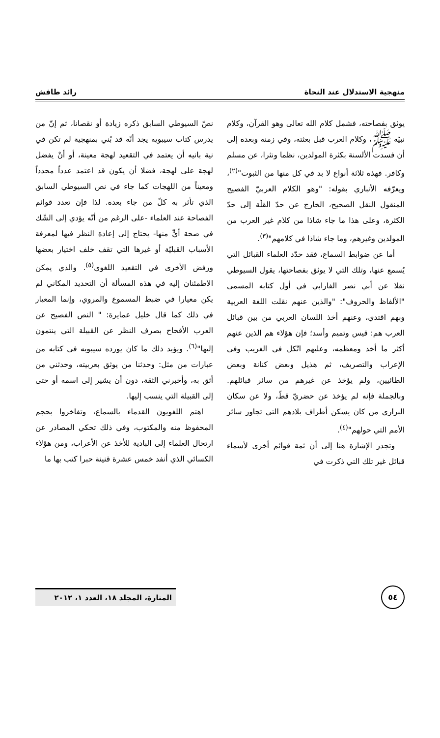منهجية الاستدلال عند النحاة رائد طافش
يوثق بفصاحته، فشمل كلام الله تعالى وهو القرآن، وكلام نبيّه ﷺ، وكلام العرب قبل بعثته، وفي زمنه وبعده إلى أن فسدت الألسنة بكثرة المولدين، نظما ونثرا، عن مسلم وكافر. فهذه ثلاثة أنواع لا بد في كل منها من الثبوت"<sup>(٢)</sup>، ويعرّفه الأنباري بقوله: "وهو الكلام العربيّ الفصيح المنقول النقل الصحيح، الخارج عن حدّ القلّة إلى حدّ الكثرة، وعلى هذا ما جاء شاذا من كلام غير العرب من المولدين وغيرهم، وما جاء شاذا في كلامهم"<sup>(٣)</sup>.
أما عن ضوابط السماع، فقد حدّد العلماء القبائل التي يُسمع عنها، وتلك التي لا يوثق بفصاحتها، يقول السيوطي نقلا عن أبي نصر الفارابي في أول كتابه المسمى "الألفاظ والحروف": "والذين عنهم نقلت اللغة العربية وبهم اقتدي، وعنهم أخذ اللسان العربي من بين قبائل العرب هم: قيس وتميم وأسد؛ فإن هؤلاء هم الذين عنهم أكثر ما أخذ ومعظمه، وعليهم اتّكل في الغريب وفي الإعراب والتصريف، ثم هذيل وبعض كنانة وبعض الطائيين، ولم يؤخذ عن غيرهم من سائر قبائلهم. وبالجملة فإنه لم يؤخذ عن حضريّ قطّ، ولا عن سكان البراري من كان يسكن أطراف بلادهم التي تجاور سائر الأمم التي حولهم"<sup>(٤)</sup>.
وتجدر الإشارة هنا إلى أن ثمة قوائم أخرى لأسماء قبائل غير تلك التي ذكرت في
نصّ السيوطي السابق ذكره زيادة أو نقصانا، ثم إنّ من يدرس كتاب سيبويه يجد أنّه قد بُني بمنهجية لم تكن في نية بانيه أن يعتمد في التقعيد لهجة معينة، أو أنْ يفضل لهجة على لهجة، فضلا أن يكون قد اعتمد عدداً محدداً ومعيناً من اللهجات كما جاء في نص السيوطي السابق الذي تأثر به كلّ من جاء بعده. لذا فإن تعدد قوائم الفصاحة عند العلماء -على الرغم من أنّه يؤدي إلى الشّك في صحة أيٍّ منها- يحتاج إلى إعادة النظر فيها لمعرفة الأسباب القبليّة أو غيرها التي تقف خلف اختيار بعضها ورفض الأخرى في التقعيد اللغوي<sup>(٥)</sup>. والذي يمكن الاطمئنان إليه في هذه المسألة أن التحديد المكاني لم يكن معيارا في ضبط المسموع والمروي، وإنما المعيار في ذلك كما قال خليل عمايرة: " النص الفصيح عن العرب الأقحاح بصرف النظر عن القبيلة التي ينتمون إليها"<sup>(٦)</sup>. ويؤيد ذلك ما كان يورده سيبويه في كتابه من عبارات من مثل: وحدثنا من يوثق بعربيته، وحدثني من أثق به، وأخبرني الثقة، دون أن يشير إلى اسمه أو حتى إلى القبيلة التي ينسب إليها.
اهتم اللغويون القدماء بالسماع، وتفاخروا بحجم المحفوظ منه والمكتوب، وفي ذلك تحكي المصادر عن ارتحال العلماء إلى البادية للأخذ عن الأعراب، ومن هؤلاء الكسائي الذي أنفد خمس عشرة قنينة حبرا كتب بها ما
٥٤
المنارة، المجلد ١٨، العدد ١، ٢٠١٢